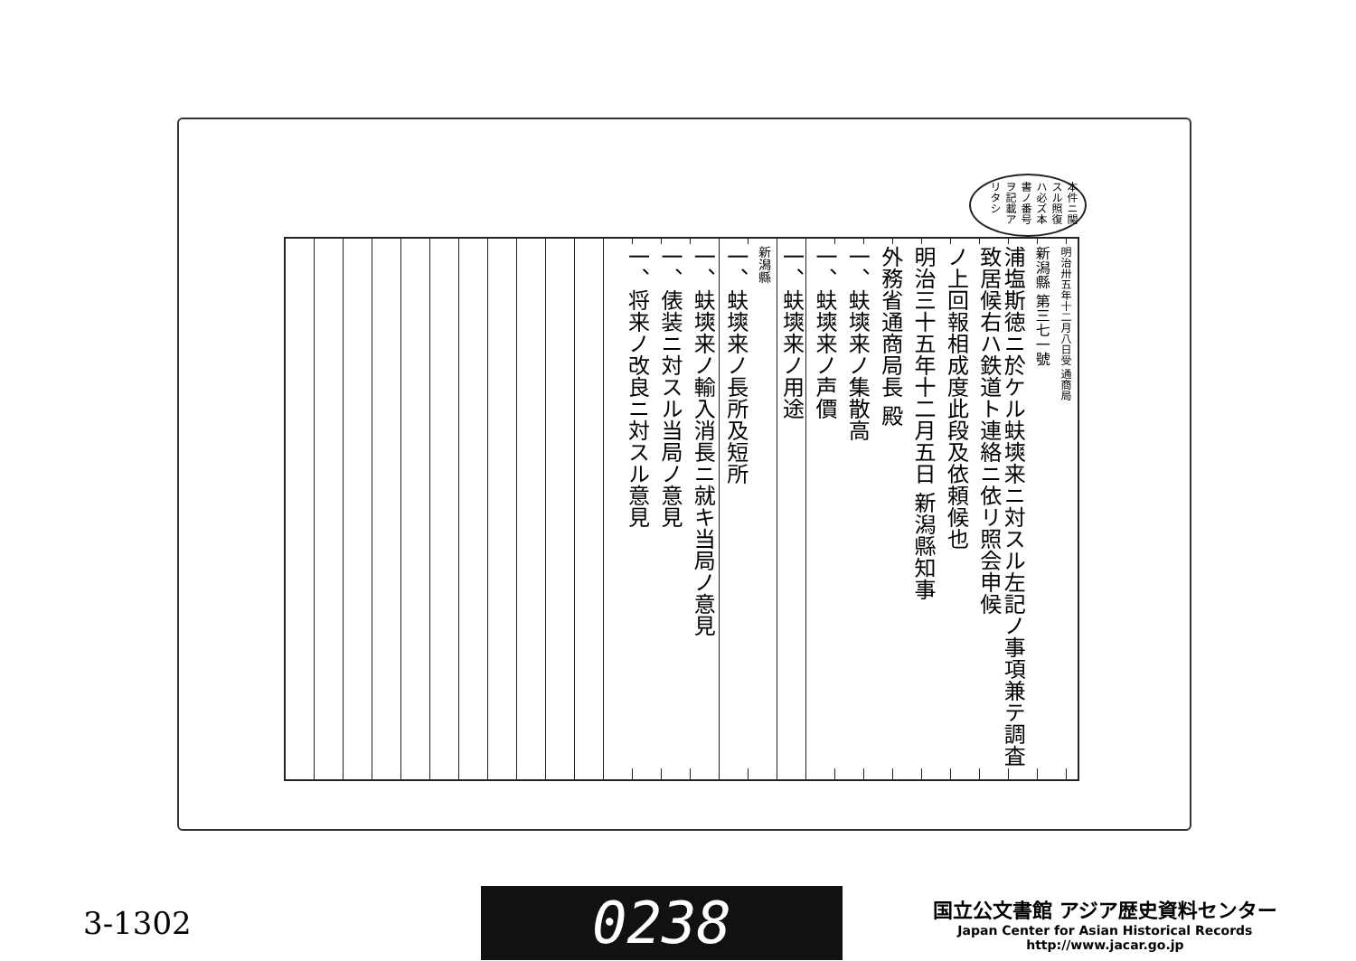本件ニ関スル照復ハ必ズ本書ノ番号ヲ記載アリタシ
明治卅五年十二月八日受 通商局
新潟縣 第三七一號
浦塩斯徳ニ於ケル蚨塽来ニ対スル左記ノ事項兼テ調査致居候右ハ鉄道ト連絡ニ依リ照会申候
ノ上回報相成度此段及依頼候也
明治三十五年十二月五日 新潟縣知事
外務省通商局長 殿
一、蚨塽来ノ集散高
一、蚨塽来ノ声價
一、蚨塽来ノ用途
新潟縣
一、蚨塽来ノ長所及短所
一、蚨塽来ノ輸入消長ニ就キ当局ノ意見
一、俵装ニ対スル当局ノ意見
一、将来ノ改良ニ対スル意見
3-1302
0238
国立公文書館 アジア歴史資料センター
Japan Center for Asian Historical Records
http://www.jacar.go.jp